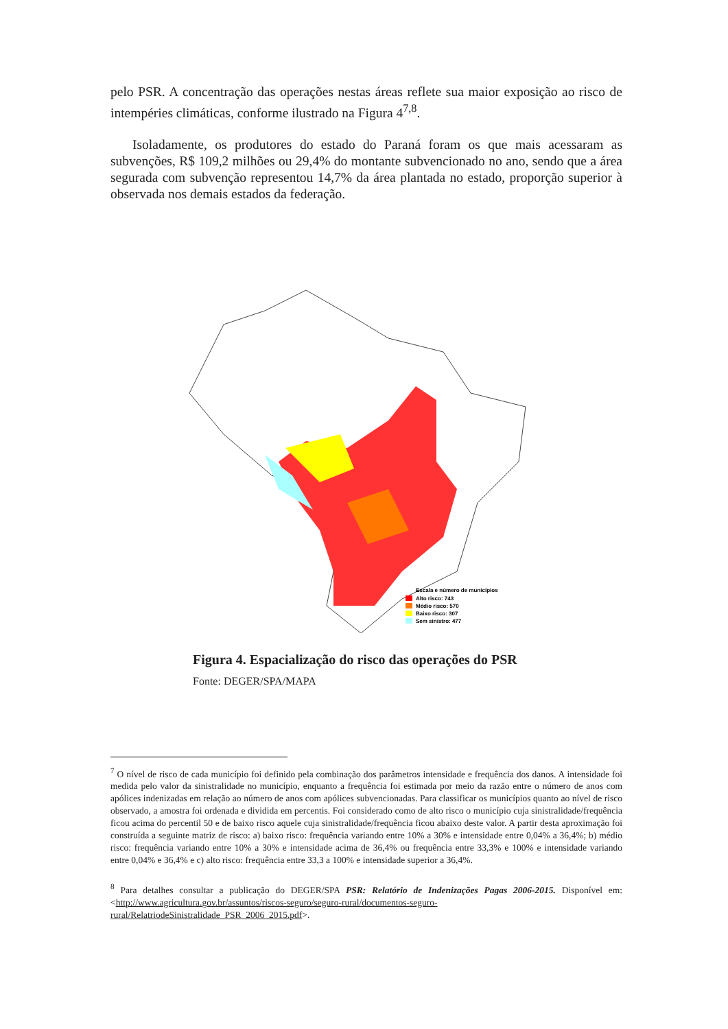pelo PSR. A concentração das operações nestas áreas reflete sua maior exposição ao risco de intempéries climáticas, conforme ilustrado na Figura 4<sup>7,8</sup>.
Isoladamente, os produtores do estado do Paraná foram os que mais acessaram as subvenções, R$ 109,2 milhões ou 29,4% do montante subvencionado no ano, sendo que a área segurada com subvenção representou 14,7% da área plantada no estado, proporção superior à observada nos demais estados da federação.
Escala e número de municípios
Alto risco: 743
Médio risco: 570
Baixo risco: 307
Sem sinistro: 477
Figura 4. Espacialização do risco das operações do PSR
Fonte: DEGER/SPA/MAPA
<sup>7</sup> O nível de risco de cada município foi definido pela combinação dos parâmetros intensidade e frequência dos danos. A intensidade foi medida pelo valor da sinistralidade no município, enquanto a frequência foi estimada por meio da razão entre o número de anos com apólices indenizadas em relação ao número de anos com apólices subvencionadas. Para classificar os municípios quanto ao nível de risco observado, a amostra foi ordenada e dividida em percentis. Foi considerado como de alto risco o município cuja sinistralidade/frequência ficou acima do percentil 50 e de baixo risco aquele cuja sinistralidade/frequência ficou abaixo deste valor. A partir desta aproximação foi construída a seguinte matriz de risco: a) baixo risco: frequência variando entre 10% a 30% e intensidade entre 0,04% a 36,4%; b) médio risco: frequência variando entre 10% a 30% e intensidade acima de 36,4% ou frequência entre 33,3% e 100% e intensidade variando entre 0,04% e 36,4% e c) alto risco: frequência entre 33,3 a 100% e intensidade superior a 36,4%.
<sup>8</sup> Para detalhes consultar a publicação do DEGER/SPA PSR: Relatório de Indenizações Pagas 2006-2015. Disponível em:<http://www.agricultura.gov.br/assuntos/riscos-seguro/seguro-rural/documentos-seguro-rural/RelatriodeSinistralidade_PSR_2006_2015.pdf>.